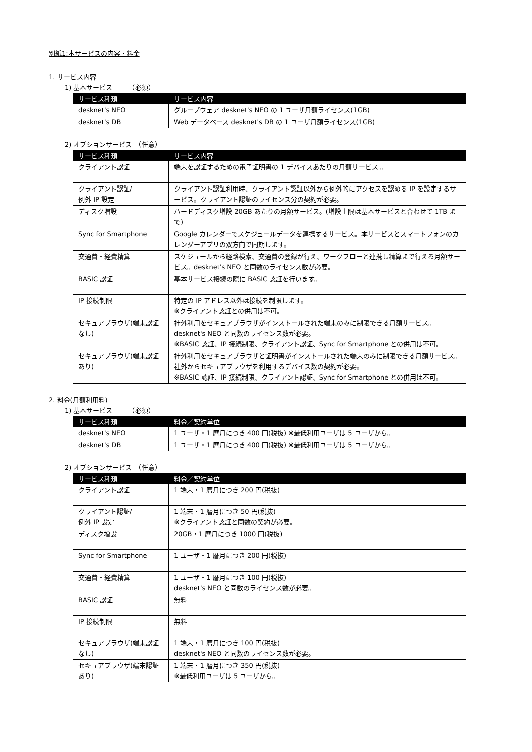別紙1:本サービスの内容・料金
1. サービス内容
1) 基本サービス　　　（必須）
| サービス種類 | サービス内容 |
| --- | --- |
| desknet's NEO | グループウェア desknet's NEO の 1 ユーザ月額ライセンス(1GB) |
| desknet's DB | Web データベース desknet's DB の 1 ユーザ月額ライセンス(1GB) |
2) オプションサービス　（任意）
| サービス種類 | サービス内容 |
| --- | --- |
| クライアント認証 | 端末を認証するための電子証明書の 1 デバイスあたりの月額サービス 。 |
| クライアント認証/ 例外 IP 設定 | クライアント認証利用時、クライアント認証以外から例外的にアクセスを認める IP を設定するサービス。クライアント認証のライセンス分の契約が必要。 |
| ディスク増設 | ハードディスク増設 20GB あたりの月額サービス。(増設上限は基本サービスと合わせて 1TB まで) |
| Sync for Smartphone | Google カレンダーでスケジュールデータを連携するサービス。本サービスとスマートフォンのカレンダーアプリの双方向で同期します。 |
| 交通費・経費精算 | スケジュールから経路検索、交通費の登録が行え、ワークフローと連携し精算まで行える月額サービス。desknet's NEO と同数のライセンス数が必要。 |
| BASIC 認証 | 基本サービス接続の際に BASIC 認証を行います。 |
| IP 接続制限 | 特定の IP アドレス以外は接続を制限します。 ※クライアント認証との併用は不可。 |
| セキュアブラウザ(端末認証なし) | 社外利用をセキュアブラウザがインストールされた端末のみに制限できる月額サービス。desknet's NEO と同数のライセンス数が必要。 ※BASIC 認証、IP 接続制限、クライアント認証、Sync for Smartphone との併用は不可。 |
| セキュアブラウザ(端末認証あり) | 社外利用をセキュアブラウザと証明書がインストールされた端末のみに制限できる月額サービス。社外からセキュアブラウザを利用するデバイス数の契約が必要。 ※BASIC 認証、IP 接続制限、クライアント認証、Sync for Smartphone との併用は不可。 |
2. 料金(月額利用料)
1) 基本サービス　　　（必須）
| サービス種類 | 料金／契約単位 |
| --- | --- |
| desknet's NEO | 1 ユーザ・1 暦月につき 400 円(税抜) ※最低利用ユーザは 5 ユーザから。 |
| desknet's DB | 1 ユーザ・1 暦月につき 400 円(税抜) ※最低利用ユーザは 5 ユーザから。 |
2) オプションサービス　（任意）
| サービス種類 | 料金／契約単位 |
| --- | --- |
| クライアント認証 | 1 端末・1 暦月につき 200 円(税抜) |
| クライアント認証/ 例外 IP 設定 | 1 端末・1 暦月につき 50 円(税抜) ※クライアント認証と同数の契約が必要。 |
| ディスク増設 | 20GB・1 暦月につき 1000 円(税抜) |
| Sync for Smartphone | 1 ユーザ・1 暦月につき 200 円(税抜) |
| 交通費・経費精算 | 1 ユーザ・1 暦月につき 100 円(税抜) desknet's NEO と同数のライセンス数が必要。 |
| BASIC 認証 | 無料 |
| IP 接続制限 | 無料 |
| セキュアブラウザ(端末認証なし) | 1 端末・1 暦月につき 100 円(税抜) desknet's NEO と同数のライセンス数が必要。 |
| セキュアブラウザ(端末認証あり) | 1 端末・1 暦月につき 350 円(税抜) ※最低利用ユーザは 5 ユーザから。 |